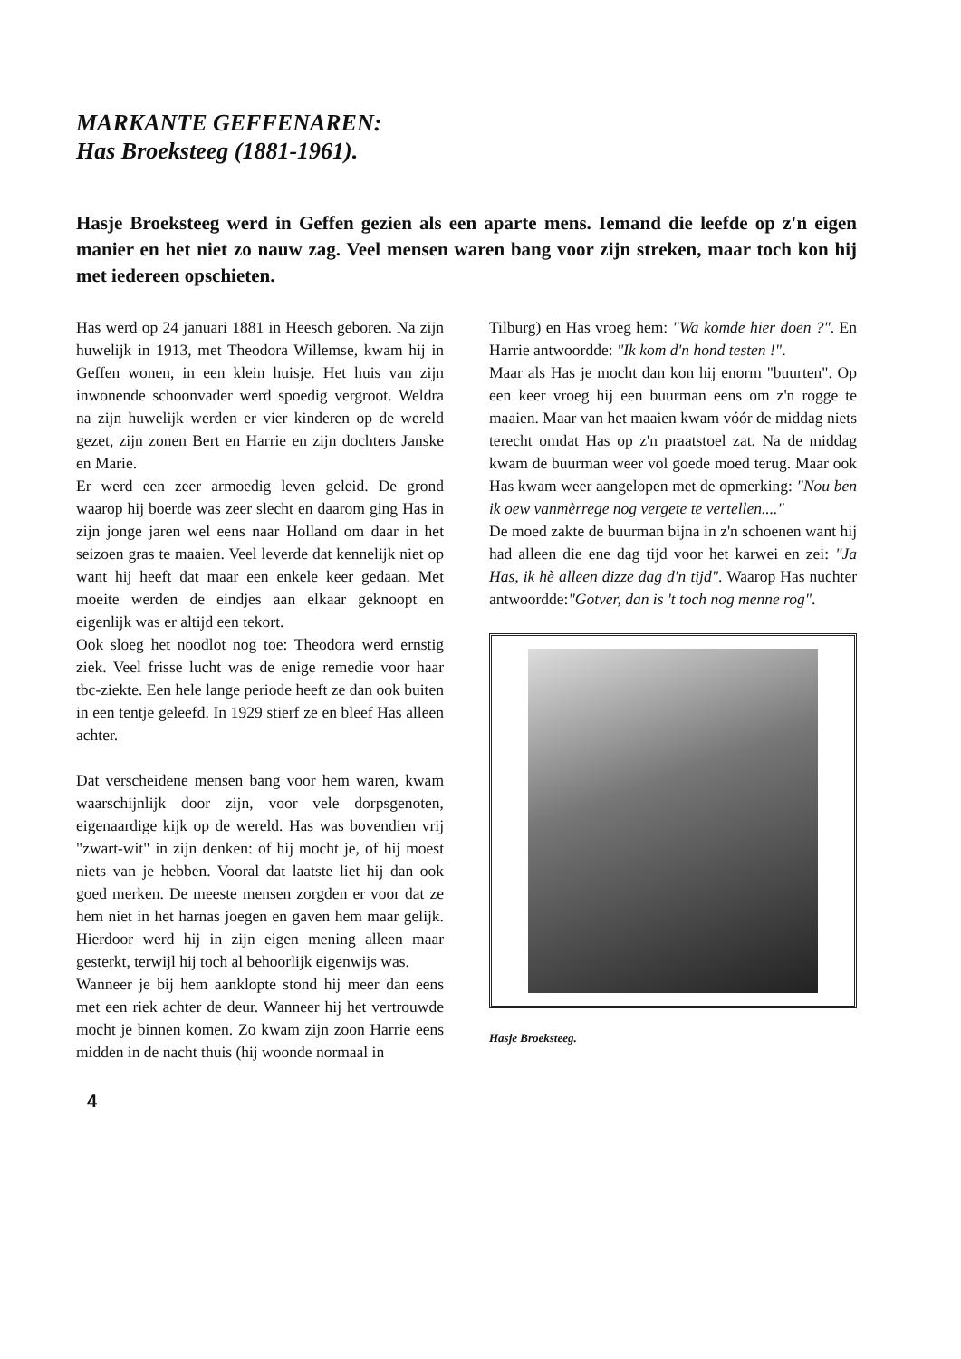MARKANTE GEFFENAREN:
Has Broeksteeg (1881-1961).
Hasje Broeksteeg werd in Geffen gezien als een aparte mens. Iemand die leefde op z'n eigen manier en het niet zo nauw zag. Veel mensen waren bang voor zijn streken, maar toch kon hij met iedereen opschieten.
Has werd op 24 januari 1881 in Heesch geboren. Na zijn huwelijk in 1913, met Theodora Willemse, kwam hij in Geffen wonen, in een klein huisje. Het huis van zijn inwonende schoonvader werd spoedig vergroot. Weldra na zijn huwelijk werden er vier kinderen op de wereld gezet, zijn zonen Bert en Harrie en zijn dochters Janske en Marie.
Er werd een zeer armoedig leven geleid. De grond waarop hij boerde was zeer slecht en daarom ging Has in zijn jonge jaren wel eens naar Holland om daar in het seizoen gras te maaien. Veel leverde dat kennelijk niet op want hij heeft dat maar een enkele keer gedaan. Met moeite werden de eindjes aan elkaar geknoopt en eigenlijk was er altijd een tekort.
Ook sloeg het noodlot nog toe: Theodora werd ernstig ziek. Veel frisse lucht was de enige remedie voor haar tbc-ziekte. Een hele lange periode heeft ze dan ook buiten in een tentje geleefd. In 1929 stierf ze en bleef Has alleen achter.
Dat verscheidene mensen bang voor hem waren, kwam waarschijnlijk door zijn, voor vele dorpsgenoten, eigenaardige kijk op de wereld. Has was bovendien vrij "zwart-wit" in zijn denken: of hij mocht je, of hij moest niets van je hebben. Vooral dat laatste liet hij dan ook goed merken. De meeste mensen zorgden er voor dat ze hem niet in het harnas joegen en gaven hem maar gelijk. Hierdoor werd hij in zijn eigen mening alleen maar gesterkt, terwijl hij toch al behoorlijk eigenwijs was.
Wanneer je bij hem aanklopte stond hij meer dan eens met een riek achter de deur. Wanneer hij het vertrouwde mocht je binnen komen. Zo kwam zijn zoon Harrie eens midden in de nacht thuis (hij woonde normaal in
Tilburg) en Has vroeg hem: "Wa komde hier doen ?". En Harrie antwoordde: "Ik kom d'n hond testen !".
Maar als Has je mocht dan kon hij enorm "buurten". Op een keer vroeg hij een buurman eens om z'n rogge te maaien. Maar van het maaien kwam vóór de middag niets terecht omdat Has op z'n praatstoel zat. Na de middag kwam de buurman weer vol goede moed terug. Maar ook Has kwam weer aangelopen met de opmerking: "Nou ben ik oew vanmèrrege nog vergete te vertellen...."
De moed zakte de buurman bijna in z'n schoenen want hij had alleen die ene dag tijd voor het karwei en zei: "Ja Has, ik hè alleen dizze dag d'n tijd". Waarop Has nuchter antwoordde:"Gotver, dan is 't toch nog menne rog".
Hasje Broeksteeg.
4